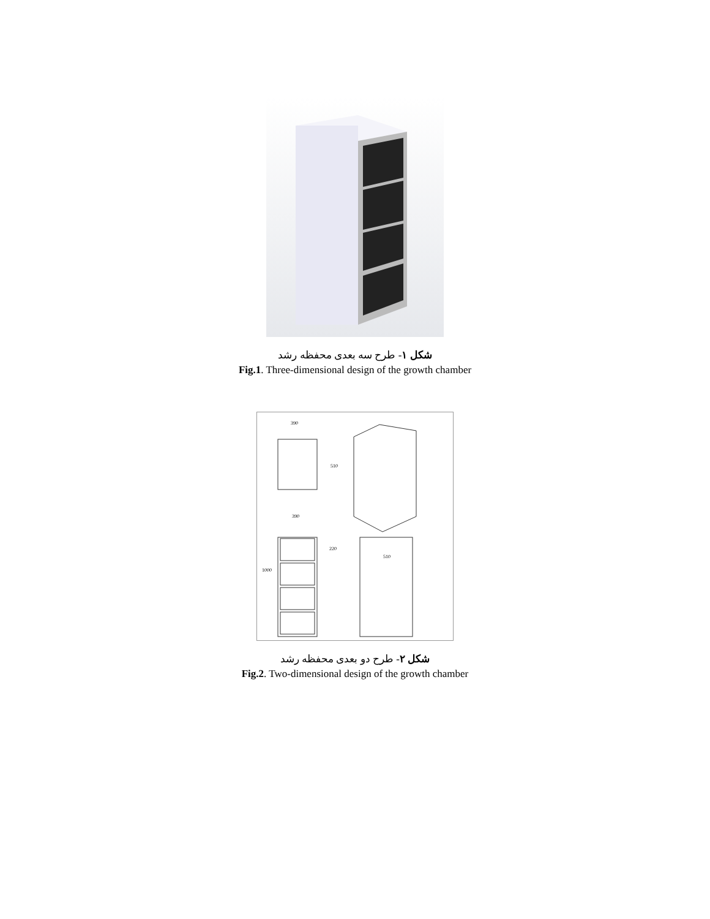شکل ۱- طرح سه بعدی محفظه رشد
Fig.1. Three-dimensional design of the growth chamber
390
510
390
220
1000
510
شکل ۲- طرح دو بعدی محفظه رشد
Fig.2. Two-dimensional design of the growth chamber